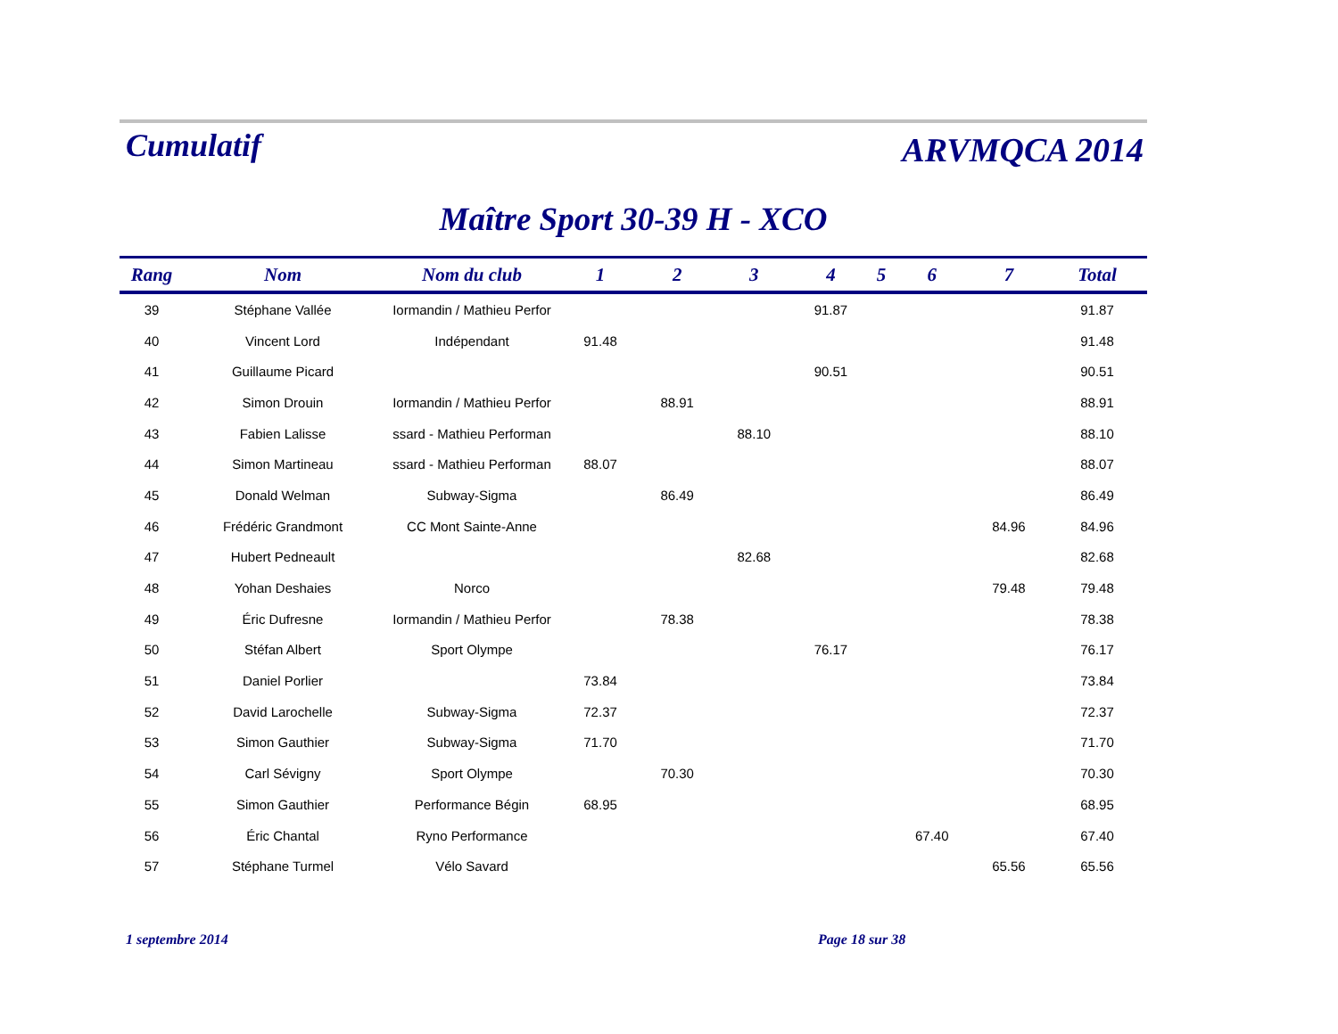Cumulatif
ARVMQCA 2014
Maître Sport 30-39 H - XCO
| Rang | Nom | Nom du club | 1 | 2 | 3 | 4 | 5 | 6 | 7 | Total |
| --- | --- | --- | --- | --- | --- | --- | --- | --- | --- | --- |
| 39 | Stéphane Vallée | Iormandin / Mathieu Perfor | | | | 91.87 | | | | 91.87 |
| 40 | Vincent Lord | Indépendant | 91.48 | | | | | | | 91.48 |
| 41 | Guillaume Picard | | | | | 90.51 | | | | 90.51 |
| 42 | Simon Drouin | Iormandin / Mathieu Perfor | | 88.91 | | | | | | 88.91 |
| 43 | Fabien Lalisse | ssard - Mathieu Performan | | | 88.10 | | | | | 88.10 |
| 44 | Simon Martineau | ssard - Mathieu Performan | 88.07 | | | | | | | 88.07 |
| 45 | Donald Welman | Subway-Sigma | | 86.49 | | | | | | 86.49 |
| 46 | Frédéric Grandmont | CC Mont Sainte-Anne | | | | | | | 84.96 | 84.96 |
| 47 | Hubert Pedneault | | | | 82.68 | | | | | 82.68 |
| 48 | Yohan Deshaies | Norco | | | | | | | 79.48 | 79.48 |
| 49 | Éric Dufresne | Iormandin / Mathieu Perfor | | 78.38 | | | | | | 78.38 |
| 50 | Stéfan Albert | Sport Olympe | | | | 76.17 | | | | 76.17 |
| 51 | Daniel Porlier | | 73.84 | | | | | | | 73.84 |
| 52 | David Larochelle | Subway-Sigma | 72.37 | | | | | | | 72.37 |
| 53 | Simon Gauthier | Subway-Sigma | 71.70 | | | | | | | 71.70 |
| 54 | Carl Sévigny | Sport Olympe | | 70.30 | | | | | | 70.30 |
| 55 | Simon Gauthier | Performance Bégin | 68.95 | | | | | | | 68.95 |
| 56 | Éric Chantal | Ryno Performance | | | | | | 67.40 | | 67.40 |
| 57 | Stéphane Turmel | Vélo Savard | | | | | | | 65.56 | 65.56 |
1 septembre 2014 Page 18 sur 38